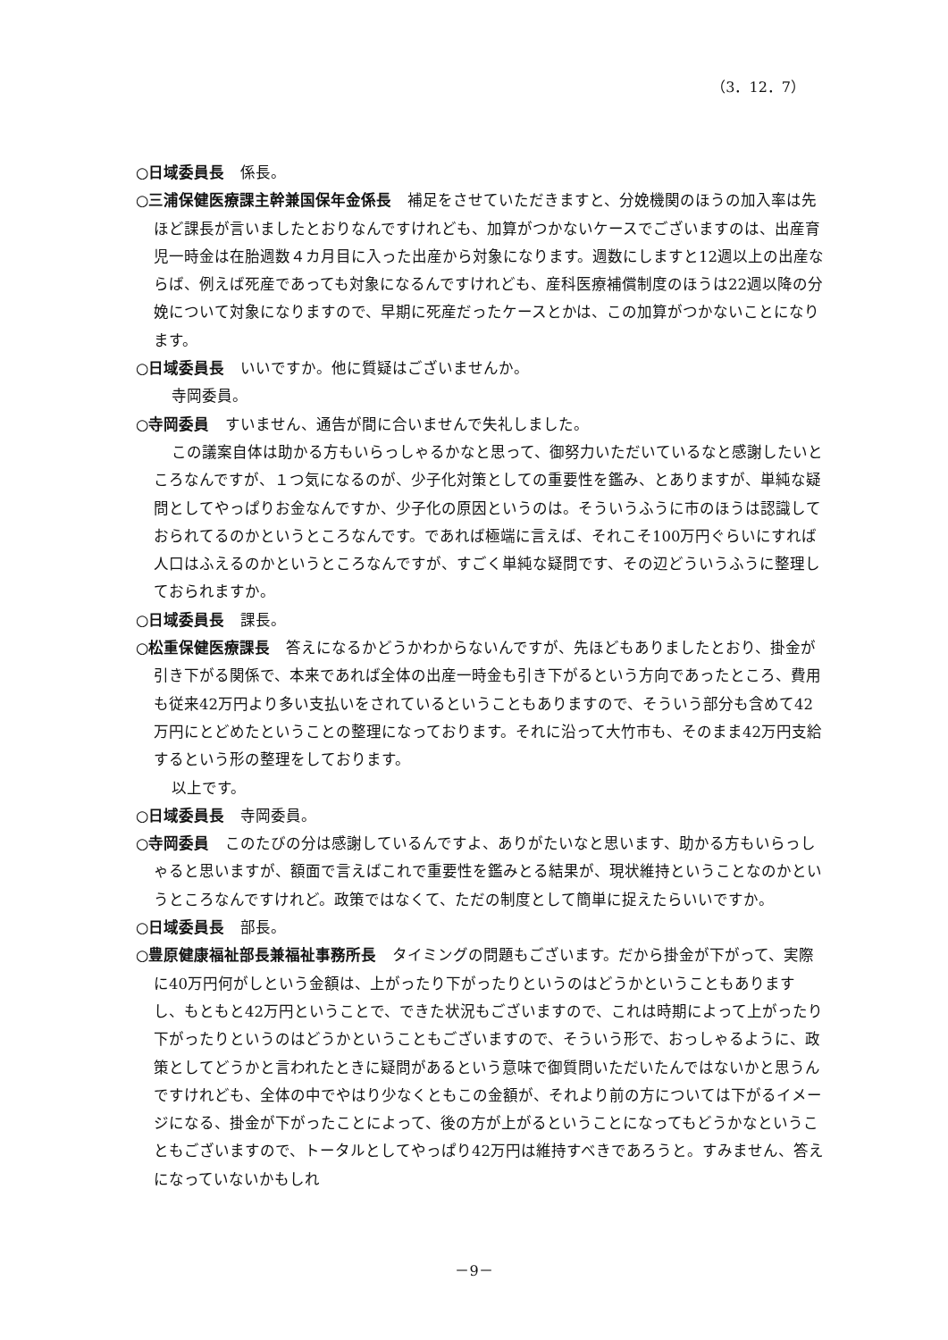（3．12．7）
○日域委員長 係長。
○三浦保健医療課主幹兼国保年金係長 補足をさせていただきますと、分娩機関のほうの加入率は先ほど課長が言いましたとおりなんですけれども、加算がつかないケースでございますのは、出産育児一時金は在胎週数４カ月目に入った出産から対象になります。週数にしますと12週以上の出産ならば、例えば死産であっても対象になるんですけれども、産科医療補償制度のほうは22週以降の分娩について対象になりますので、早期に死産だったケースとかは、この加算がつかないことになります。
○日域委員長 いいですか。他に質疑はございませんか。
寺岡委員。
○寺岡委員 すいません、通告が間に合いませんで失礼しました。
この議案自体は助かる方もいらっしゃるかなと思って、御努力いただいているなと感謝したいところなんですが、１つ気になるのが、少子化対策としての重要性を鑑み、とありますが、単純な疑問としてやっぱりお金なんですか、少子化の原因というのは。そういうふうに市のほうは認識しておられてるのかというところなんです。であれば極端に言えば、それこそ100万円ぐらいにすれば人口はふえるのかというところなんですが、すごく単純な疑問です、その辺どういうふうに整理しておられますか。
○日域委員長 課長。
○松重保健医療課長 答えになるかどうかわからないんですが、先ほどもありましたとおり、掛金が引き下がる関係で、本来であれば全体の出産一時金も引き下がるという方向であったところ、費用も従来42万円より多い支払いをされているということもありますので、そういう部分も含めて42万円にとどめたということの整理になっております。それに沿って大竹市も、そのまま42万円支給するという形の整理をしております。
以上です。
○日域委員長 寺岡委員。
○寺岡委員 このたびの分は感謝しているんですよ、ありがたいなと思います、助かる方もいらっしゃると思いますが、額面で言えばこれで重要性を鑑みとる結果が、現状維持ということなのかというところなんですけれど。政策ではなくて、ただの制度として簡単に捉えたらいいですか。
○日域委員長 部長。
○豊原健康福祉部長兼福祉事務所長 タイミングの問題もございます。だから掛金が下がって、実際に40万円何がしという金額は、上がったり下がったりというのはどうかということもありますし、もともと42万円ということで、できた状況もございますので、これは時期によって上がったり下がったりというのはどうかということもございますので、そういう形で、おっしゃるように、政策としてどうかと言われたときに疑問があるという意味で御質問いただいたんではないかと思うんですけれども、全体の中でやはり少なくともこの金額が、それより前の方については下がるイメージになる、掛金が下がったことによって、後の方が上がるということになってもどうかなということもございますので、トータルとしてやっぱり42万円は維持すべきであろうと。すみません、答えになっていないかもしれ
－9－